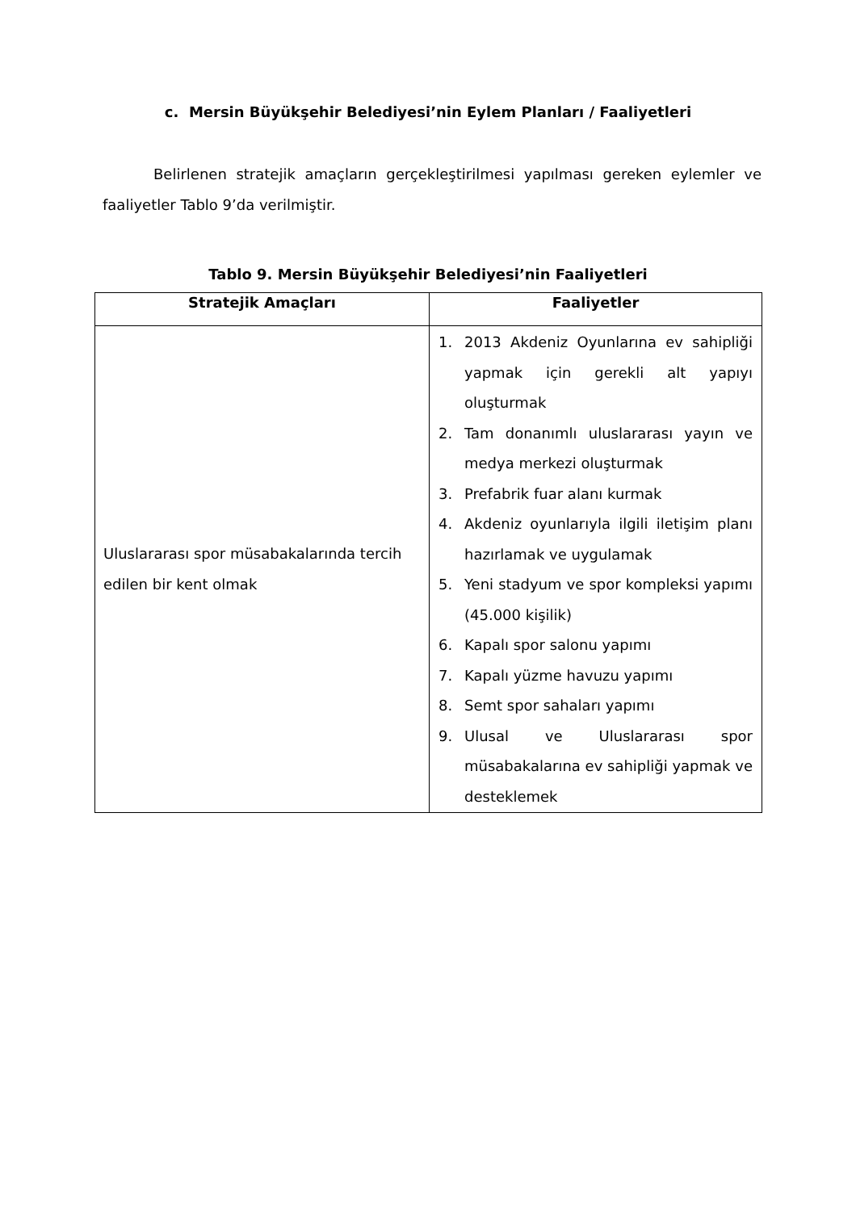c. Mersin Büyükşehir Belediyesi’nin Eylem Planları / Faaliyetleri
Belirlenen stratejik amaçların gerçekleştirilmesi yapılması gereken eylemler ve faaliyetler Tablo 9’da verilmiştir.
Tablo 9. Mersin Büyükşehir Belediyesi’nin Faaliyetleri
| Stratejik Amaçları | Faaliyetler |
| --- | --- |
| Uluslararası spor müsabakalarında tercih edilen bir kent olmak | 1. 2013 Akdeniz Oyunlarına ev sahipliği yapmak için gerekli alt yapıyı oluşturmak 2. Tam donanımlı uluslararası yayın ve medya merkezi oluşturmak 3. Prefabrik fuar alanı kurmak 4. Akdeniz oyunlarıyla ilgili iletişim planı hazırlamak ve uygulamak 5. Yeni stadyum ve spor kompleksi yapımı (45.000 kişilik) 6. Kapalı spor salonu yapımı 7. Kapalı yüzme havuzu yapımı 8. Semt spor sahaları yapımı 9. Ulusal ve Uluslararası spor müsabakalarına ev sahipliği yapmak ve desteklemek |